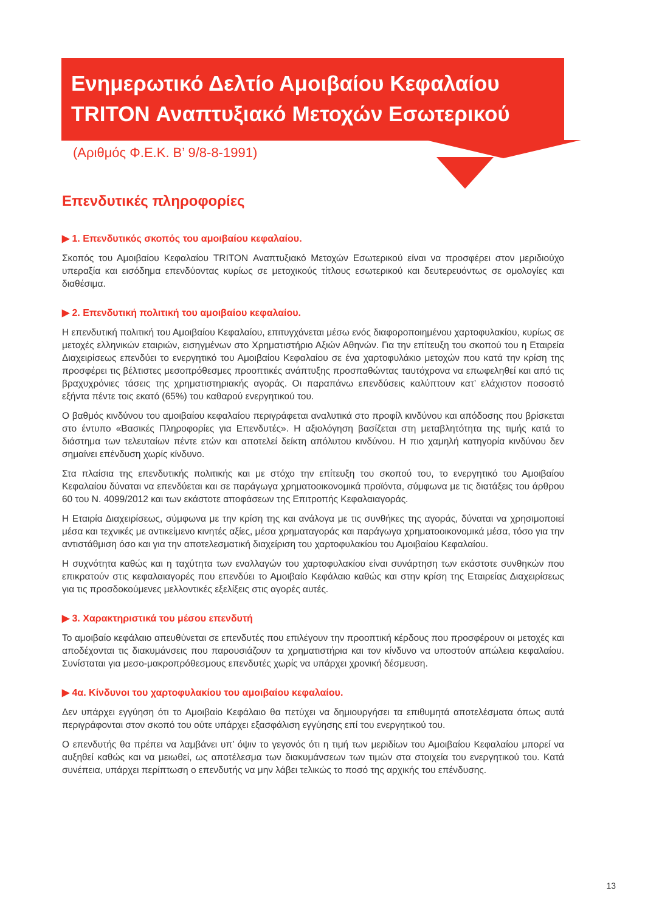Ενημερωτικό Δελτίο Αμοιβαίου Κεφαλαίου
TRITON Αναπτυξιακό Μετοχών Εσωτερικού
(Αριθμός Φ.Ε.Κ. Β’ 9/8-8-1991)
Επενδυτικές πληροφορίες
▶ 1. Επενδυτικός σκοπός του αμοιβαίου κεφαλαίου.
Σκοπός του Αμοιβαίου Κεφαλαίου TRITON Αναπτυξιακό Μετοχών Εσωτερικού είναι να προσφέρει στον μεριδιούχο υπεραξία και εισόδημα επενδύοντας κυρίως σε μετοχικούς τίτλους εσωτερικού και δευτερευόντως σε ομολογίες και διαθέσιμα.
▶ 2. Επενδυτική πολιτική του αμοιβαίου κεφαλαίου.
Η επενδυτική πολιτική του Αμοιβαίου Κεφαλαίου, επιτυγχάνεται μέσω ενός διαφοροποιημένου χαρτοφυλακίου, κυρίως σε μετοχές ελληνικών εταιριών, εισηγμένων στο Χρηματιστήριο Αξιών Αθηνών. Για την επίτευξη του σκοπού του η Εταιρεία Διαχειρίσεως επενδύει το ενεργητικό του Αμοιβαίου Κεφαλαίου σε ένα χαρτοφυλάκιο μετοχών που κατά την κρίση της προσφέρει τις βέλτιστες μεσοπρόθεσμες προοπτικές ανάπτυξης προσπαθώντας ταυτόχρονα να επωφεληθεί και από τις βραχυχρόνιες τάσεις της χρηματιστηριακής αγοράς. Οι παραπάνω επενδύσεις καλύπτουν κατ’ ελάχιστον ποσοστό εξήντα πέντε τοις εκατό (65%) του καθαρού ενεργητικού του.
Ο βαθμός κινδύνου του αμοιβαίου κεφαλαίου περιγράφεται αναλυτικά στο προφίλ κινδύνου και απόδοσης που βρίσκεται στο έντυπο «Βασικές Πληροφορίες για Επενδυτές». Η αξιολόγηση βασίζεται στη μεταβλητότητα της τιμής κατά το διάστημα των τελευταίων πέντε ετών και αποτελεί δείκτη απόλυτου κινδύνου. Η πιο χαμηλή κατηγορία κινδύνου δεν σημαίνει επένδυση χωρίς κίνδυνο.
Στα πλαίσια της επενδυτικής πολιτικής και με στόχο την επίτευξη του σκοπού του, το ενεργητικό του Αμοιβαίου Κεφαλαίου δύναται να επενδύεται και σε παράγωγα χρηματοοικονομικά προϊόντα, σύμφωνα με τις διατάξεις του άρθρου 60 του Ν. 4099/2012 και των εκάστοτε αποφάσεων της Επιτροπής Κεφαλαιαγοράς.
Η Εταιρία Διαχειρίσεως, σύμφωνα με την κρίση της και ανάλογα με τις συνθήκες της αγοράς, δύναται να χρησιμοποιεί μέσα και τεχνικές με αντικείμενο κινητές αξίες, μέσα χρηματαγοράς και παράγωγα χρηματοοικονομικά μέσα, τόσο για την αντιστάθμιση όσο και για την αποτελεσματική διαχείριση του χαρτοφυλακίου του Αμοιβαίου Κεφαλαίου.
Η συχνότητα καθώς και η ταχύτητα των εναλλαγών του χαρτοφυλακίου είναι συνάρτηση των εκάστοτε συνθηκών που επικρατούν στις κεφαλαιαγορές που επενδύει το Αμοιβαίο Κεφάλαιο καθώς και στην κρίση της Εταιρείας Διαχειρίσεως για τις προσδοκούμενες μελλοντικές εξελίξεις στις αγορές αυτές.
▶ 3. Χαρακτηριστικά του μέσου επενδυτή
Το αμοιβαίο κεφάλαιο απευθύνεται σε επενδυτές που επιλέγουν την προοπτική κέρδους που προσφέρουν οι μετοχές και αποδέχονται τις διακυμάνσεις που παρουσιάζουν τα χρηματιστήρια και τον κίνδυνο να υποστούν απώλεια κεφαλαίου. Συνίσταται για μεσο-μακροπρόθεσμους επενδυτές χωρίς να υπάρχει χρονική δέσμευση.
▶ 4α. Κίνδυνοι του χαρτοφυλακίου του αμοιβαίου κεφαλαίου.
Δεν υπάρχει εγγύηση ότι το Αμοιβαίο Κεφάλαιο θα πετύχει να δημιουργήσει τα επιθυμητά αποτελέσματα όπως αυτά περιγράφονται στον σκοπό του ούτε υπάρχει εξασφάλιση εγγύησης επί του ενεργητικού του.
Ο επενδυτής θα πρέπει να λαμβάνει υπ’ όψιν το γεγονός ότι η τιμή των μεριδίων του Αμοιβαίου Κεφαλαίου μπορεί να αυξηθεί καθώς και να μειωθεί, ως αποτέλεσμα των διακυμάνσεων των τιμών στα στοιχεία του ενεργητικού του. Κατά συνέπεια, υπάρχει περίπτωση ο επενδυτής να μην λάβει τελικώς το ποσό της αρχικής του επένδυσης.
13